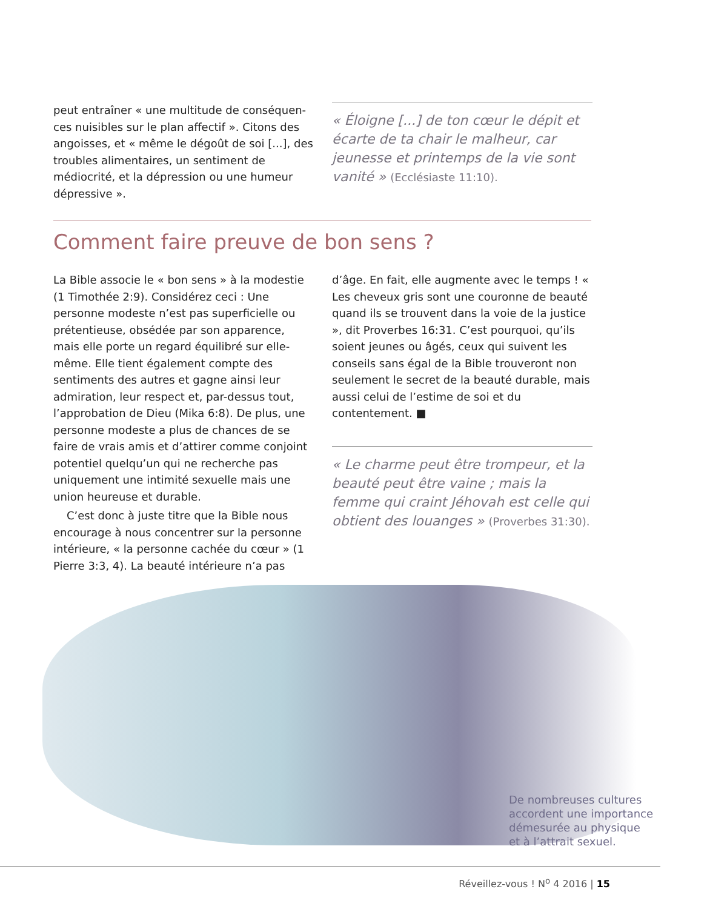peut entraîner « une multitude de conséquen­ces nuisibles sur le plan affectif ». Citons des angoisses, et « même le dégoût de soi [...], des troubles alimentaires, un sentiment de médiocrité, et la dépression ou une humeur dépressive ».
« Éloigne [...] de ton cœur le dépit et écarte de ta chair le malheur, car jeunesse et printemps de la vie sont vanité » (Ecclésiaste 11:10).
Comment faire preuve de bon sens ?
La Bible associe le « bon sens » à la modestie (1 Timothée 2:9). Considérez ceci : Une personne modeste n’est pas superficielle ou prétentieuse, obsédée par son apparence, mais elle porte un regard équilibré sur elle-même. Elle tient également compte des sentiments des autres et gagne ainsi leur admiration, leur respect et, par-dessus tout, l’approbation de Dieu (Mika 6:8). De plus, une personne modeste a plus de chances de se faire de vrais amis et d’attirer comme conjoint potentiel quelqu’un qui ne recherche pas uniquement une intimité sexuelle mais une union heureuse et durable.
C’est donc à juste titre que la Bible nous encourage à nous concentrer sur la personne intérieure, « la personne cachée du cœur » (1 Pierre 3:3, 4). La beauté intérieure n’a pas
d’âge. En fait, elle augmente avec le temps ! « Les cheveux gris sont une couronne de beauté quand ils se trouvent dans la voie de la justice », dit Proverbes 16:31. C’est pourquoi, qu’ils soient jeunes ou âgés, ceux qui suivent les conseils sans égal de la Bible trouveront non seulement le secret de la beauté durable, mais aussi celui de l’estime de soi et du contentement. ■
« Le charme peut être trompeur, et la beauté peut être vaine ; mais la femme qui craint Jéhovah est celle qui obtient des louanges » (Proverbes 31:30).
De nombreuses cultures
accordent une importance
démesurée au physique
et à l’attrait sexuel.
Réveillez-vous ! N<sup>o</sup> 4 2016 | 15